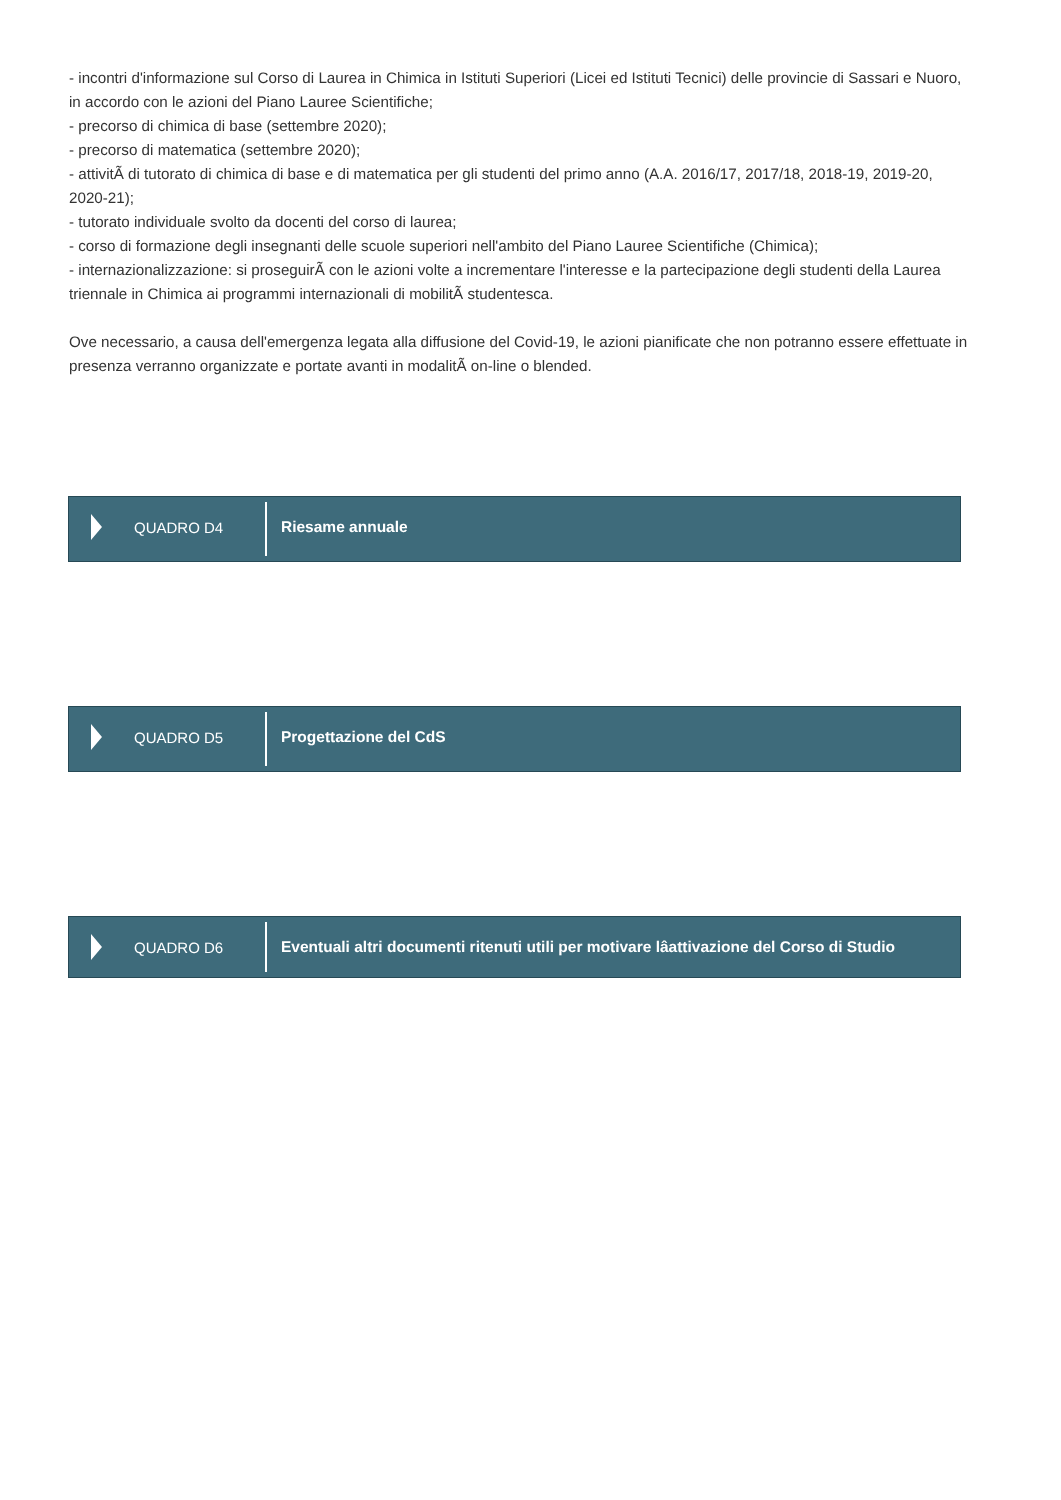- incontri d'informazione sul Corso di Laurea in Chimica in Istituti Superiori (Licei ed Istituti Tecnici) delle provincie di Sassari e Nuoro, in accordo con le azioni del Piano Lauree Scientifiche;
- precorso di chimica di base (settembre 2020);
- precorso di matematica (settembre 2020);
- attivitÃ di tutorato di chimica di base e di matematica per gli studenti del primo anno (A.A. 2016/17, 2017/18, 2018-19, 2019-20, 2020-21);
- tutorato individuale svolto da docenti del corso di laurea;
- corso di formazione degli insegnanti delle scuole superiori nell'ambito del Piano Lauree Scientifiche (Chimica);
- internazionalizzazione: si proseguirÃ con le azioni volte a incrementare l'interesse e la partecipazione degli studenti della Laurea triennale in Chimica ai programmi internazionali di mobilitÃ studentesca.
Ove necessario, a causa dell'emergenza legata alla diffusione del Covid-19, le azioni pianificate che non potranno essere effettuate in presenza verranno organizzate e portate avanti in modalitÃ on-line o blended.
QUADRO D4
Riesame annuale
QUADRO D5
Progettazione del CdS
QUADRO D6
Eventuali altri documenti ritenuti utili per motivare lâattivazione del Corso di Studio